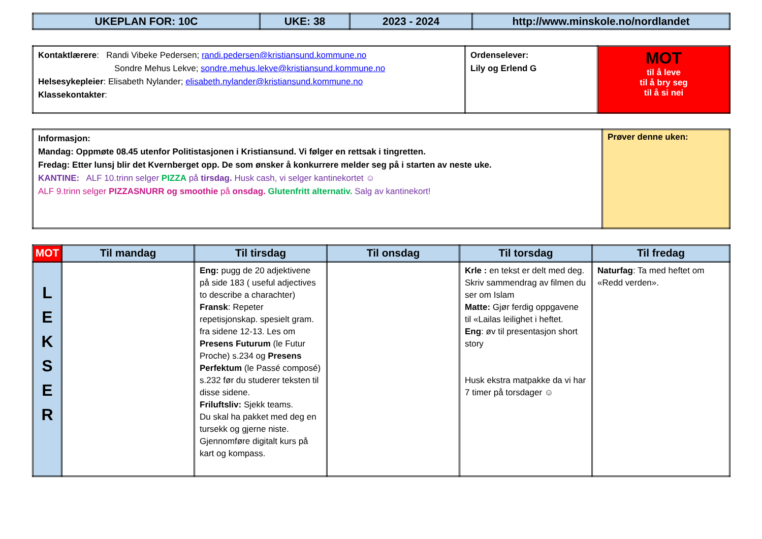| UKEPLAN FOR: 10C | UKE: 38 | 2023 - 2024 | http://www.minskole.no/nordlandet |
| --- | --- | --- | --- |
| Kontaktlærere : Randi Vibeke Pedersen; randi.pedersen@kristiansund.kommune.no Sondre Mehus Lekve; sondre.mehus.lekve@kristiansund.kommune.no Helsesykepleier : Elisabeth Nylander; elisabeth.nylander@kristiansund.kommune.no Klassekontakter : | Ordenselever: Lily og Erlend G | MOT til å leve til å bry seg til å si nei |
| Informasjon: Mandag: Oppmøte 08.45 utenfor Politistasjonen i Kristiansund. Vi følger en rettsak i tingretten. Fredag: Etter lunsj blir det Kvernberget opp. De som ønsker å konkurrere melder seg på i starten av neste uke. KANTINE: ALF 10.trinn selger PIZZA på tirsdag. Husk cash, vi selger kantinekortet ☺ ALF 9.trinn selger PIZZASNURR og smoothie på onsdag. Glutenfritt alternativ. Salg av kantinekort! | Prøver denne uken: |
| MOT | Til mandag | Til tirsdag | Til onsdag | Til torsdag | Til fredag |
| --- | --- | --- | --- | --- | --- |
| L E K S E R | | Eng: pugg de 20 adjektivene på side 183 ( useful adjectives to describe a charachter) Fransk : Repeter repetisjonskap. spesielt gram. fra sidene 12-13. Les om Presens Futurum (le Futur Proche) s.234 og Presens Perfektum (le Passé composé) s.232 før du studerer teksten til disse sidene. Friluftsliv: Sjekk teams. Du skal ha pakket med deg en tursekk og gjerne niste. Gjennomføre digitalt kurs på kart og kompass. | | Krle : en tekst er delt med deg. Skriv sammendrag av filmen du ser om Islam Matte: Gjør ferdig oppgavene til «Lailas leilighet i heftet. Eng : øv til presentasjon short story Husk ekstra matpakke da vi har 7 timer på torsdager ☺ | Naturfag : Ta med heftet om «Redd verden». |